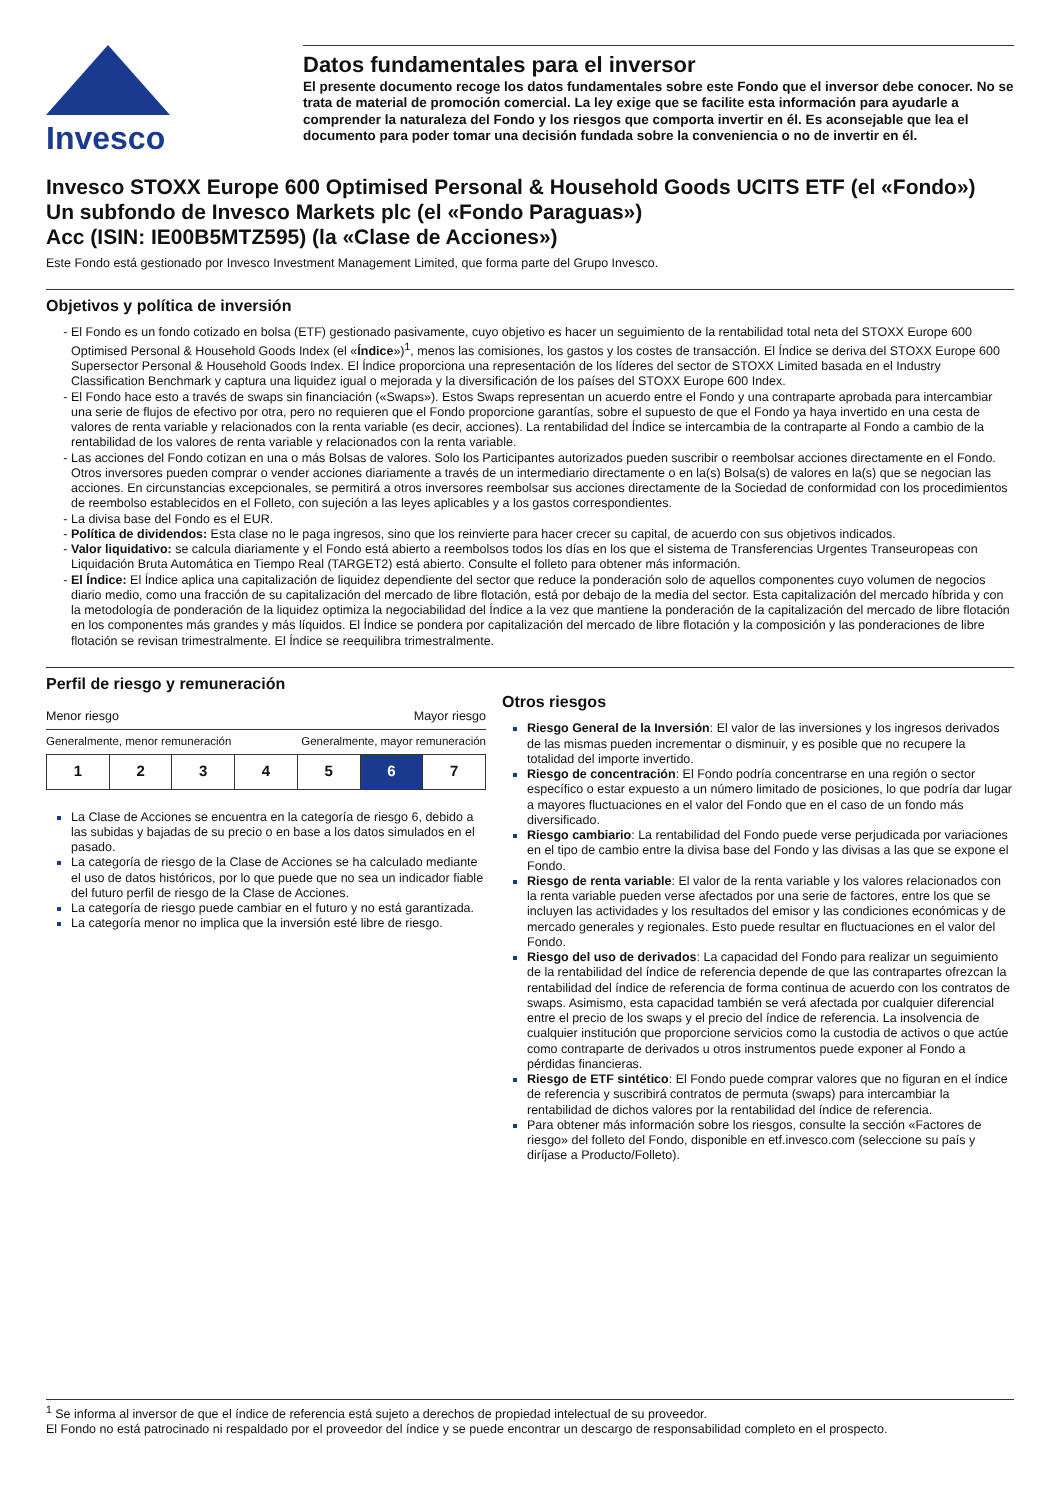Invesco
Datos fundamentales para el inversor
El presente documento recoge los datos fundamentales sobre este Fondo que el inversor debe conocer. No se trata de material de promoción comercial. La ley exige que se facilite esta información para ayudarle a comprender la naturaleza del Fondo y los riesgos que comporta invertir en él. Es aconsejable que lea el documento para poder tomar una decisión fundada sobre la conveniencia o no de invertir en él.
Invesco STOXX Europe 600 Optimised Personal & Household Goods UCITS ETF (el «Fondo»)
Un subfondo de Invesco Markets plc (el «Fondo Paraguas»)
Acc (ISIN: IE00B5MTZ595) (la «Clase de Acciones»)
Este Fondo está gestionado por Invesco Investment Management Limited, que forma parte del Grupo Invesco.
Objetivos y política de inversión
El Fondo es un fondo cotizado en bolsa (ETF) gestionado pasivamente, cuyo objetivo es hacer un seguimiento de la rentabilidad total neta del STOXX Europe 600 Optimised Personal & Household Goods Index (el «Índice»)<sup>1</sup>, menos las comisiones, los gastos y los costes de transacción. El Índice se deriva del STOXX Europe 600 Supersector Personal & Household Goods Index. El Índice proporciona una representación de los líderes del sector de STOXX Limited basada en el Industry Classification Benchmark y captura una liquidez igual o mejorada y la diversificación de los países del STOXX Europe 600 Index.
El Fondo hace esto a través de swaps sin financiación («Swaps»). Estos Swaps representan un acuerdo entre el Fondo y una contraparte aprobada para intercambiar una serie de flujos de efectivo por otra, pero no requieren que el Fondo proporcione garantías, sobre el supuesto de que el Fondo ya haya invertido en una cesta de valores de renta variable y relacionados con la renta variable (es decir, acciones). La rentabilidad del Índice se intercambia de la contraparte al Fondo a cambio de la rentabilidad de los valores de renta variable y relacionados con la renta variable.
Las acciones del Fondo cotizan en una o más Bolsas de valores. Solo los Participantes autorizados pueden suscribir o reembolsar acciones directamente en el Fondo. Otros inversores pueden comprar o vender acciones diariamente a través de un intermediario directamente o en la(s) Bolsa(s) de valores en la(s) que se negocian las acciones. En circunstancias excepcionales, se permitirá a otros inversores reembolsar sus acciones directamente de la Sociedad de conformidad con los procedimientos de reembolso establecidos en el Folleto, con sujeción a las leyes aplicables y a los gastos correspondientes.
La divisa base del Fondo es el EUR.
Política de dividendos: Esta clase no le paga ingresos, sino que los reinvierte para hacer crecer su capital, de acuerdo con sus objetivos indicados.
Valor liquidativo: se calcula diariamente y el Fondo está abierto a reembolsos todos los días en los que el sistema de Transferencias Urgentes Transeuropeas con Liquidación Bruta Automática en Tiempo Real (TARGET2) está abierto. Consulte el folleto para obtener más información.
El Índice: El Índice aplica una capitalización de liquidez dependiente del sector que reduce la ponderación solo de aquellos componentes cuyo volumen de negocios diario medio, como una fracción de su capitalización del mercado de libre flotación, está por debajo de la media del sector. Esta capitalización del mercado híbrida y con la metodología de ponderación de la liquidez optimiza la negociabilidad del Índice a la vez que mantiene la ponderación de la capitalización del mercado de libre flotación en los componentes más grandes y más líquidos. El Índice se pondera por capitalización del mercado de libre flotación y la composición y las ponderaciones de libre flotación se revisan trimestralmente. El Índice se reequilibra trimestralmente.
Perfil de riesgo y remuneración
Menor riesgo Mayor riesgo
Generalmente, menor remuneración Generalmente, mayor remuneración
| 1 | 2 | 3 | 4 | 5 | 6 | 7 |
La Clase de Acciones se encuentra en la categoría de riesgo 6, debido a las subidas y bajadas de su precio o en base a los datos simulados en el pasado.
La categoría de riesgo de la Clase de Acciones se ha calculado mediante el uso de datos históricos, por lo que puede que no sea un indicador fiable del futuro perfil de riesgo de la Clase de Acciones.
La categoría de riesgo puede cambiar en el futuro y no está garantizada.
La categoría menor no implica que la inversión esté libre de riesgo.
Otros riesgos
Riesgo General de la Inversión: El valor de las inversiones y los ingresos derivados de las mismas pueden incrementar o disminuir, y es posible que no recupere la totalidad del importe invertido.
Riesgo de concentración: El Fondo podría concentrarse en una región o sector específico o estar expuesto a un número limitado de posiciones, lo que podría dar lugar a mayores fluctuaciones en el valor del Fondo que en el caso de un fondo más diversificado.
Riesgo cambiario: La rentabilidad del Fondo puede verse perjudicada por variaciones en el tipo de cambio entre la divisa base del Fondo y las divisas a las que se expone el Fondo.
Riesgo de renta variable: El valor de la renta variable y los valores relacionados con la renta variable pueden verse afectados por una serie de factores, entre los que se incluyen las actividades y los resultados del emisor y las condiciones económicas y de mercado generales y regionales. Esto puede resultar en fluctuaciones en el valor del Fondo.
Riesgo del uso de derivados: La capacidad del Fondo para realizar un seguimiento de la rentabilidad del índice de referencia depende de que las contrapartes ofrezcan la rentabilidad del índice de referencia de forma continua de acuerdo con los contratos de swaps. Asimismo, esta capacidad también se verá afectada por cualquier diferencial entre el precio de los swaps y el precio del índice de referencia. La insolvencia de cualquier institución que proporcione servicios como la custodia de activos o que actúe como contraparte de derivados u otros instrumentos puede exponer al Fondo a pérdidas financieras.
Riesgo de ETF sintético: El Fondo puede comprar valores que no figuran en el índice de referencia y suscribirá contratos de permuta (swaps) para intercambiar la rentabilidad de dichos valores por la rentabilidad del índice de referencia.
Para obtener más información sobre los riesgos, consulte la sección «Factores de riesgo» del folleto del Fondo, disponible en etf.invesco.com (seleccione su país y diríjase a Producto/Folleto).
<sup>1</sup> Se informa al inversor de que el índice de referencia está sujeto a derechos de propiedad intelectual de su proveedor.
El Fondo no está patrocinado ni respaldado por el proveedor del índice y se puede encontrar un descargo de responsabilidad completo en el prospecto.